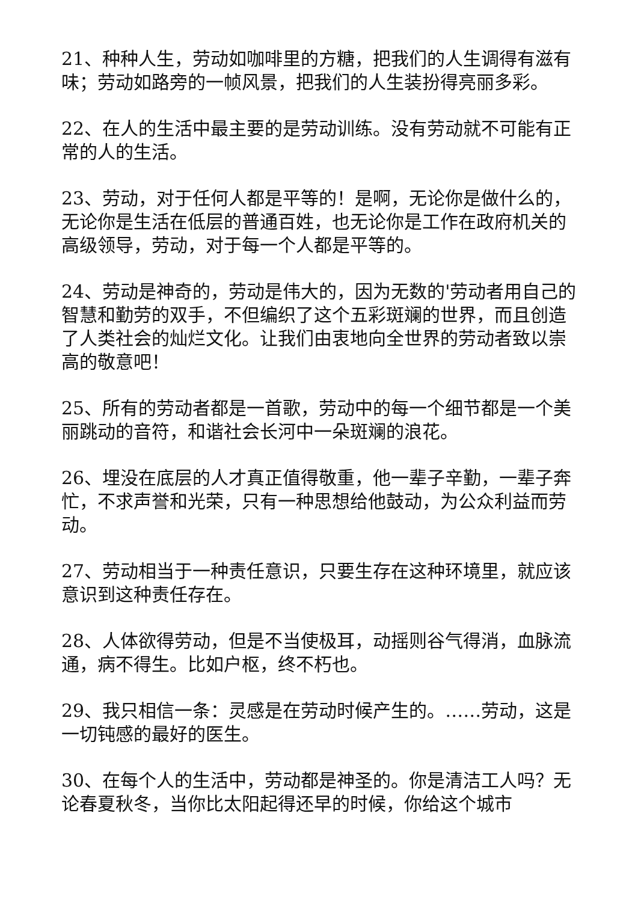21、种种人生，劳动如咖啡里的方糖，把我们的人生调得有滋有味；劳动如路旁的一帧风景，把我们的人生装扮得亮丽多彩。
22、在人的生活中最主要的是劳动训练。没有劳动就不可能有正常的人的生活。
23、劳动，对于任何人都是平等的！是啊，无论你是做什么的，无论你是生活在低层的普通百姓，也无论你是工作在政府机关的高级领导，劳动，对于每一个人都是平等的。
24、劳动是神奇的，劳动是伟大的，因为无数的'劳动者用自己的智慧和勤劳的双手，不但编织了这个五彩斑斓的世界，而且创造了人类社会的灿烂文化。让我们由衷地向全世界的劳动者致以崇高的敬意吧！
25、所有的劳动者都是一首歌，劳动中的每一个细节都是一个美丽跳动的音符，和谐社会长河中一朵斑斓的浪花。
26、埋没在底层的人才真正值得敬重，他一辈子辛勤，一辈子奔忙，不求声誉和光荣，只有一种思想给他鼓动，为公众利益而劳动。
27、劳动相当于一种责任意识，只要生存在这种环境里，就应该意识到这种责任存在。
28、人体欲得劳动，但是不当使极耳，动摇则谷气得消，血脉流通，病不得生。比如户枢，终不朽也。
29、我只相信一条：灵感是在劳动时候产生的。……劳动，这是一切钝感的最好的医生。
30、在每个人的生活中，劳动都是神圣的。你是清洁工人吗？无论春夏秋冬，当你比太阳起得还早的时候，你给这个城市